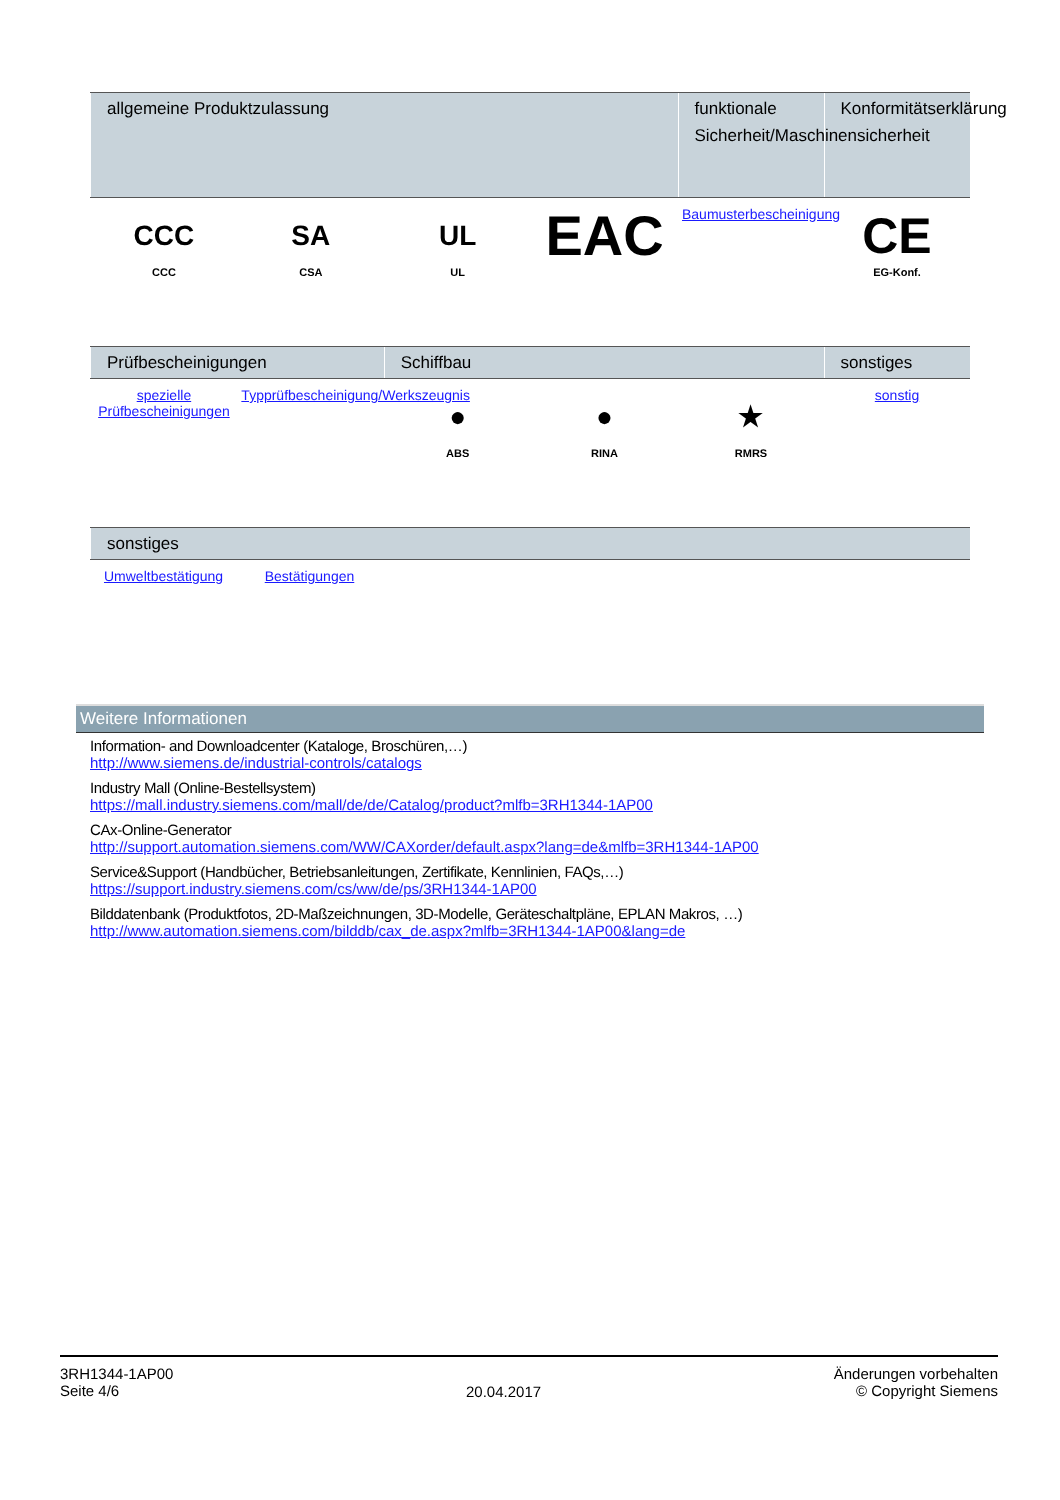| allgemeine Produktzulassung | | | | funktionale Sicherheit/Maschinensicherheit | Konformitätserklärung |
| --- | --- | --- | --- | --- | --- |
| CCC CCC | SA CSA | UL UL | EAC | Baumusterbescheinigung | CE EG-Konf. |
| Prüfbescheinigungen | | Schiffbau | | | sonstiges |
| --- | --- | --- | --- | --- | --- |
| spezielle Prüfbescheinigungen | Typprüfbescheinigung/Werkszeugnis | ● ABS | ● RINA | ★ RMRS | sonstig |
| sonstiges | | |
| --- | --- | --- |
| Umweltbestätigung | Bestätigungen | |
Weitere Informationen
Information- and Downloadcenter (Kataloge, Broschüren,…)
http://www.siemens.de/industrial-controls/catalogs
Industry Mall (Online-Bestellsystem)
https://mall.industry.siemens.com/mall/de/de/Catalog/product?mlfb=3RH1344-1AP00
CAx-Online-Generator
http://support.automation.siemens.com/WW/CAXorder/default.aspx?lang=de&mlfb=3RH1344-1AP00
Service&Support (Handbücher, Betriebsanleitungen, Zertifikate, Kennlinien, FAQs,…)
https://support.industry.siemens.com/cs/ww/de/ps/3RH1344-1AP00
Bilddatenbank (Produktfotos, 2D-Maßzeichnungen, 3D-Modelle, Geräteschaltpläne, EPLAN Makros, …)
http://www.automation.siemens.com/bilddb/cax_de.aspx?mlfb=3RH1344-1AP00&lang=de
3RH1344-1AP00
Seite 4/6
20.04.2017
Änderungen vorbehalten
© Copyright Siemens